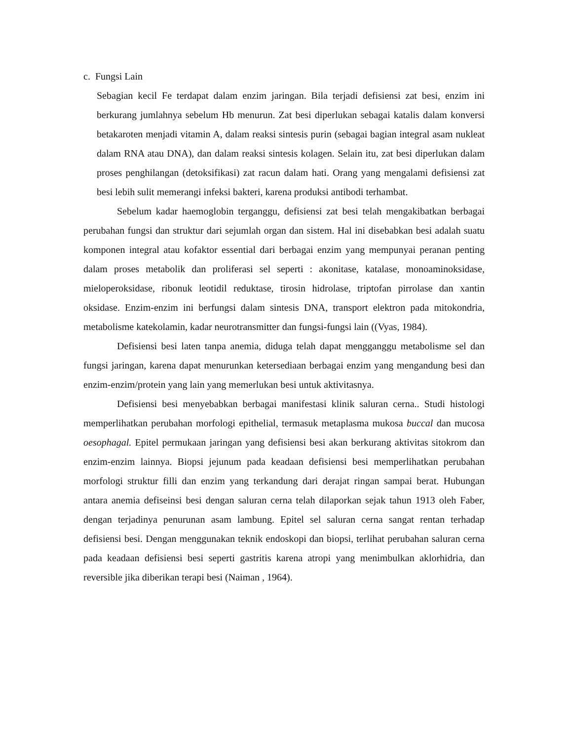c. Fungsi Lain
Sebagian kecil Fe terdapat dalam enzim jaringan. Bila terjadi defisiensi zat besi, enzim ini berkurang jumlahnya sebelum Hb menurun. Zat besi diperlukan sebagai katalis dalam konversi betakaroten menjadi vitamin A, dalam reaksi sintesis purin (sebagai bagian integral asam nukleat dalam RNA atau DNA), dan dalam reaksi sintesis kolagen. Selain itu, zat besi diperlukan dalam proses penghilangan (detoksifikasi) zat racun dalam hati. Orang yang mengalami defisiensi zat besi lebih sulit memerangi infeksi bakteri, karena produksi antibodi terhambat.
Sebelum kadar haemoglobin terganggu, defisiensi zat besi telah mengakibatkan berbagai perubahan fungsi dan struktur dari sejumlah organ dan sistem. Hal ini disebabkan besi adalah suatu komponen integral atau kofaktor essential dari berbagai enzim yang mempunyai peranan penting dalam proses metabolik dan proliferasi sel seperti : akonitase, katalase, monoaminoksidase, mieloperoksidase, ribonuk leotidil reduktase, tirosin hidrolase, triptofan pirrolase dan xantin oksidase. Enzim-enzim ini berfungsi dalam sintesis DNA, transport elektron pada mitokondria, metabolisme katekolamin, kadar neurotransmitter dan fungsi-fungsi lain ((Vyas, 1984).
Defisiensi besi laten tanpa anemia, diduga telah dapat mengganggu metabolisme sel dan fungsi jaringan, karena dapat menurunkan ketersediaan berbagai enzim yang mengandung besi dan enzim-enzim/protein yang lain yang memerlukan besi untuk aktivitasnya.
Defisiensi besi menyebabkan berbagai manifestasi klinik saluran cerna.. Studi histologi memperlihatkan perubahan morfologi epithelial, termasuk metaplasma mukosa buccal dan mucosa oesophagal. Epitel permukaan jaringan yang defisiensi besi akan berkurang aktivitas sitokrom dan enzim-enzim lainnya. Biopsi jejunum pada keadaan defisiensi besi memperlihatkan perubahan morfologi struktur filli dan enzim yang terkandung dari derajat ringan sampai berat. Hubungan antara anemia defiseinsi besi dengan saluran cerna telah dilaporkan sejak tahun 1913 oleh Faber, dengan terjadinya penurunan asam lambung. Epitel sel saluran cerna sangat rentan terhadap defisiensi besi. Dengan menggunakan teknik endoskopi dan biopsi, terlihat perubahan saluran cerna pada keadaan defisiensi besi seperti gastritis karena atropi yang menimbulkan aklorhidria, dan reversible jika diberikan terapi besi (Naiman , 1964).